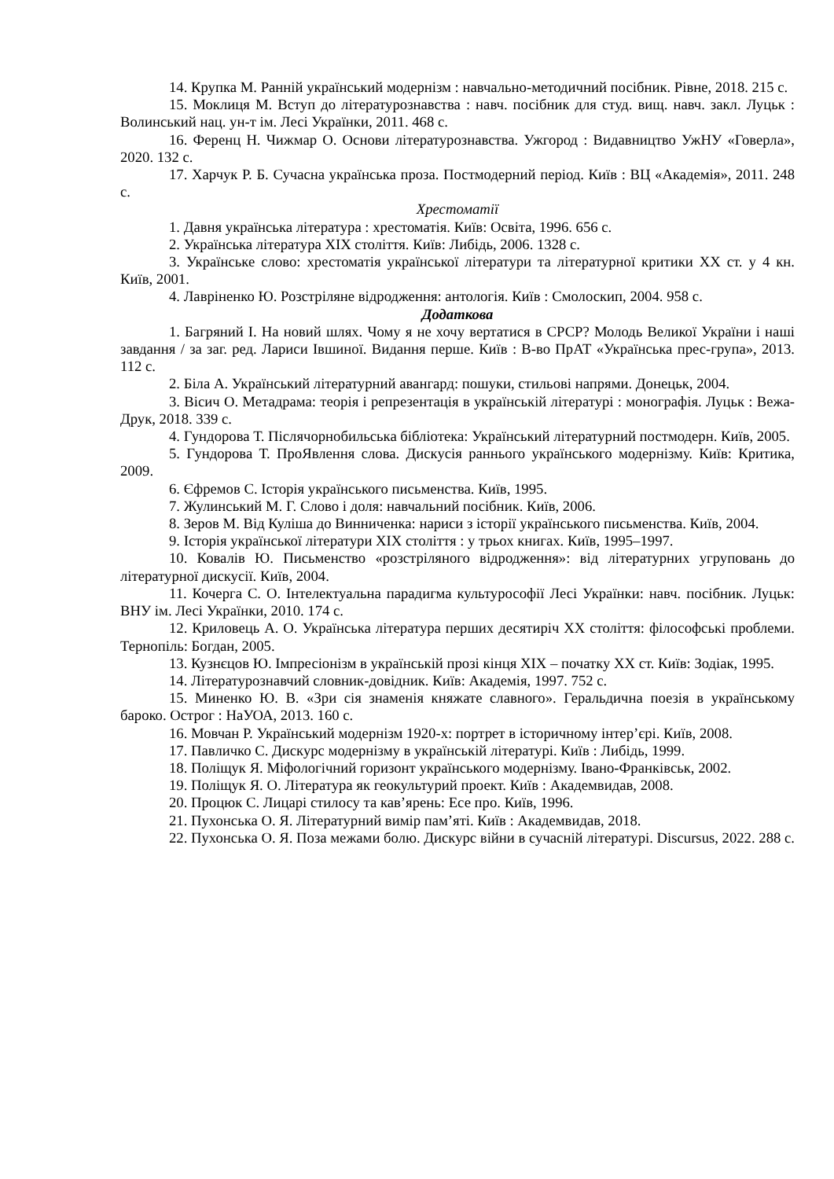14. Крупка М. Ранній український модернізм : навчально-методичний посібник. Рівне, 2018. 215 с.
15. Моклиця М. Вступ до літературознавства : навч. посібник для студ. вищ. навч. закл. Луцьк : Волинський нац. ун-т ім. Лесі Українки, 2011. 468 с.
16. Ференц Н. Чижмар О. Основи літературознавства. Ужгород : Видавництво УжНУ «Говерла», 2020. 132 с.
17. Харчук Р. Б. Сучасна українська проза. Постмодерний період. Київ : ВЦ «Академія», 2011. 248 с.
Хрестоматії
1. Давня українська література : хрестоматія. Київ: Освіта, 1996. 656 с.
2. Українська література XIX століття. Київ: Либідь, 2006. 1328 с.
3. Українське слово: хрестоматія української літератури та літературної критики XX ст. у 4 кн. Київ, 2001.
4. Лавріненко Ю. Розстріляне відродження: антологія. Київ : Смолоскип, 2004. 958 с.
Додаткова
1. Багряний І. На новий шлях. Чому я не хочу вертатися в СРСР? Молодь Великої України і наші завдання / за заг. ред. Лариси Івшиної. Видання перше. Київ : В-во ПрАТ «Українська прес-група», 2013. 112 с.
2. Біла А. Український літературний авангард: пошуки, стильові напрями. Донецьк, 2004.
3. Вісич О. Метадрама: теорія і репрезентація в українській літературі : монографія. Луцьк : Вежа-Друк, 2018. 339 с.
4. Гундорова Т. Післячорнобильська бібліотека: Український літературний постмодерн. Київ, 2005.
5. Гундорова Т. ПроЯвлення слова. Дискусія раннього українського модернізму. Київ: Критика, 2009.
6. Єфремов С. Історія українського письменства. Київ, 1995.
7. Жулинський М. Г. Слово і доля: навчальний посібник. Київ, 2006.
8. Зеров М. Від Куліша до Винниченка: нариси з історії українського письменства. Київ, 2004.
9. Історія української літератури XIX століття : у трьох книгах. Київ, 1995–1997.
10. Ковалів Ю. Письменство «розстріляного відродження»: від літературних угруповань до літературної дискусії. Київ, 2004.
11. Кочерга С. О. Інтелектуальна парадигма культурософії Лесі Українки: навч. посібник. Луцьк: ВНУ ім. Лесі Українки, 2010. 174 с.
12. Криловець А. О. Українська література перших десятиріч XX століття: філософські проблеми. Тернопіль: Богдан, 2005.
13. Кузнєцов Ю. Імпресіонізм в українській прозі кінця XIX – початку XX ст. Київ: Зодіак, 1995.
14. Літературознавчий словник-довідник. Київ: Академія, 1997. 752 с.
15. Миненко Ю. В. «Зри сія знаменія княжате славного». Геральдична поезія в українському бароко. Острог : НаУОА, 2013. 160 с.
16. Мовчан Р. Український модернізм 1920-х: портрет в історичному інтер’єрі. Київ, 2008.
17. Павличко С. Дискурс модернізму в українській літературі. Київ : Либідь, 1999.
18. Поліщук Я. Міфологічний горизонт українського модернізму. Івано-Франківськ, 2002.
19. Поліщук Я. О. Література як геокультурий проект. Київ : Академвидав, 2008.
20. Процюк С. Лицарі стилосу та кав’ярень: Есе про. Київ, 1996.
21. Пухонська О. Я. Літературний вимір пам’яті. Київ : Академвидав, 2018.
22. Пухонська О. Я. Поза межами болю. Дискурс війни в сучасній літературі. Discursus, 2022. 288 с.